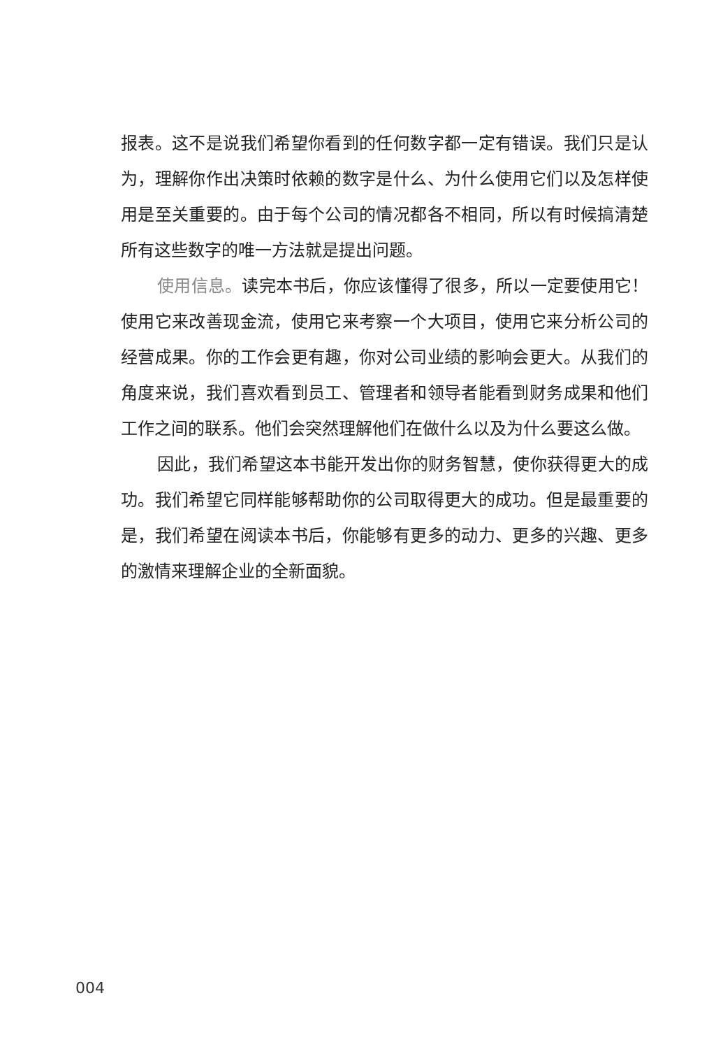报表。这不是说我们希望你看到的任何数字都一定有错误。我们只是认为，理解你作出决策时依赖的数字是什么、为什么使用它们以及怎样使用是至关重要的。由于每个公司的情况都各不相同，所以有时候搞清楚所有这些数字的唯一方法就是提出问题。
使用信息。读完本书后，你应该懂得了很多，所以一定要使用它！使用它来改善现金流，使用它来考察一个大项目，使用它来分析公司的经营成果。你的工作会更有趣，你对公司业绩的影响会更大。从我们的角度来说，我们喜欢看到员工、管理者和领导者能看到财务成果和他们工作之间的联系。他们会突然理解他们在做什么以及为什么要这么做。
因此，我们希望这本书能开发出你的财务智慧，使你获得更大的成功。我们希望它同样能够帮助你的公司取得更大的成功。但是最重要的是，我们希望在阅读本书后，你能够有更多的动力、更多的兴趣、更多的激情来理解企业的全新面貌。
004